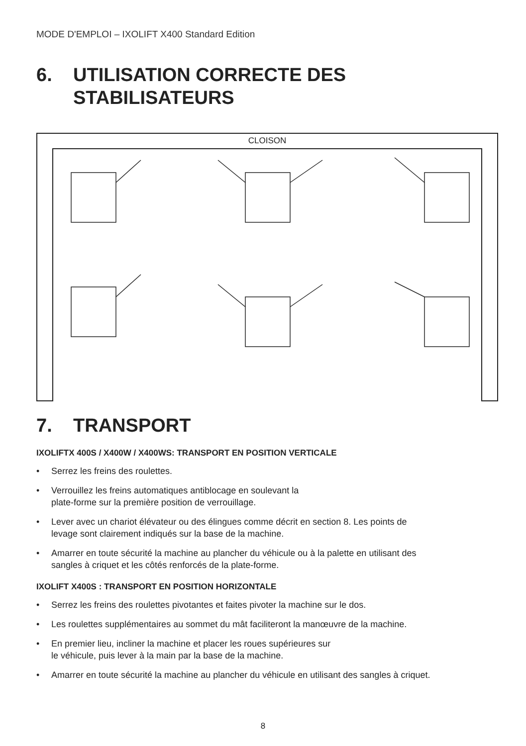MODE D'EMPLOI – IXOLIFT X400 Standard Edition
6. UTILISATION CORRECTE DES
STABILISATEURS
CLOISON
7. TRANSPORT
IXOLIFTX 400S / X400W / X400WS: TRANSPORT EN POSITION VERTICALE
• Serrez les freins des roulettes.
• Verrouillez les freins automatiques antiblocage en soulevant la
plate-forme sur la première position de verrouillage.
• Lever avec un chariot élévateur ou des élingues comme décrit en section 8. Les points de levage sont clairement indiqués sur la base de la machine.
• Amarrer en toute sécurité la machine au plancher du véhicule ou à la palette en utilisant des sangles à criquet et les côtés renforcés de la plate-forme.
IXOLIFT X400S : TRANSPORT EN POSITION HORIZONTALE
• Serrez les freins des roulettes pivotantes et faites pivoter la machine sur le dos.
• Les roulettes supplémentaires au sommet du mât faciliteront la manœuvre de la machine.
• En premier lieu, incliner la machine et placer les roues supérieures sur
le véhicule, puis lever à la main par la base de la machine.
• Amarrer en toute sécurité la machine au plancher du véhicule en utilisant des sangles à criquet.
8